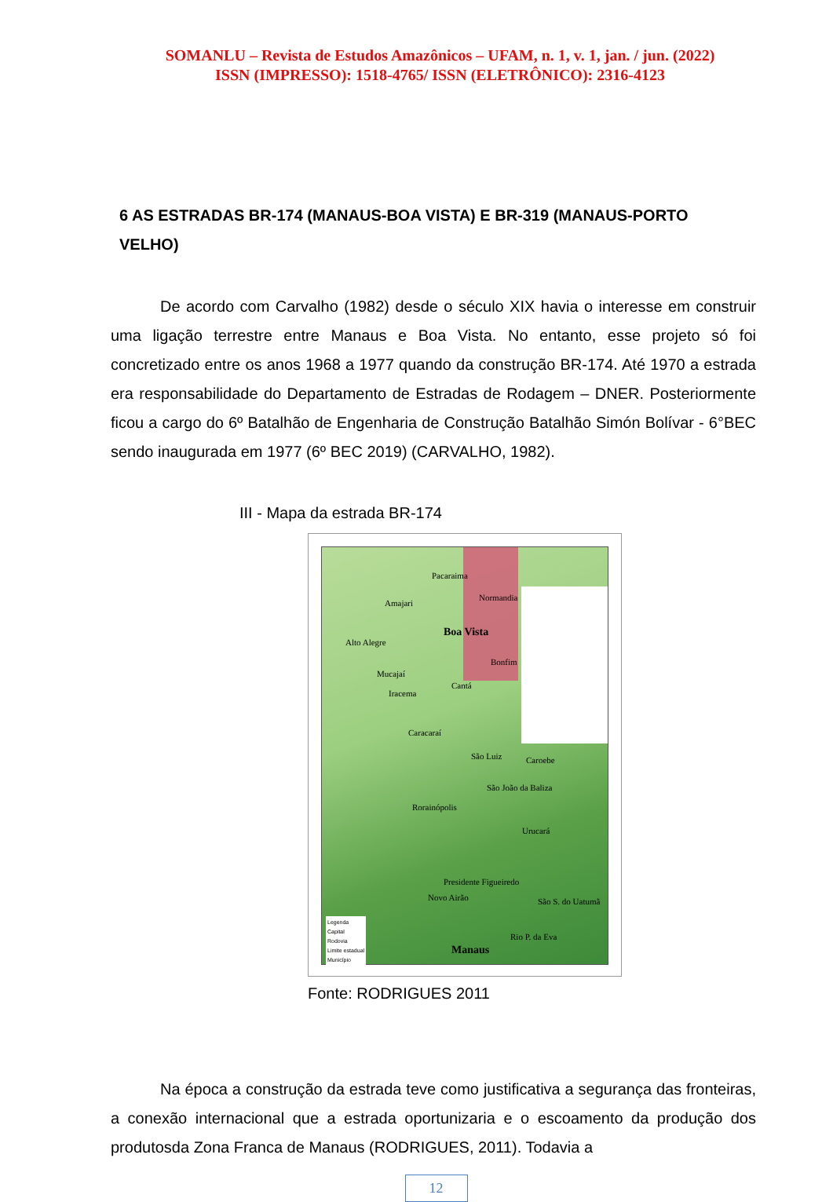SOMANLU – Revista de Estudos Amazônicos – UFAM, n. 1, v. 1, jan. / jun. (2022)
ISSN (IMPRESSO): 1518-4765/ ISSN (ELETRÔNICO): 2316-4123
6 AS ESTRADAS BR-174 (MANAUS-BOA VISTA) E BR-319 (MANAUS-PORTO VELHO)
De acordo com Carvalho (1982) desde o século XIX havia o interesse em construir uma ligação terrestre entre Manaus e Boa Vista. No entanto, esse projeto só foi concretizado entre os anos 1968 a 1977 quando da construção BR-174. Até 1970 a estrada era responsabilidade do Departamento de Estradas de Rodagem – DNER. Posteriormente ficou a cargo do 6º Batalhão de Engenharia de Construção Batalhão Simón Bolívar - 6°BEC sendo inaugurada em 1977 (6º BEC 2019) (CARVALHO, 1982).
III - Mapa da estrada BR-174
Pacaraima
Amajari
Normandia
Boa Vista
Alto Alegre
Bonfim
Mucajaí
Iracema
Cantá
Caracaraí
São Luiz Caroebe
São João da Baliza
Rorainópolis
Urucará
Presidente Figueiredo
Novo Airão São S. do Uatumã
Rio P. da Eva
Manaus
Legenda
Capital
Rodovia
Limite estadual
Município
Fonte: RODRIGUES 2011
Na época a construção da estrada teve como justificativa a segurança das fronteiras, a conexão internacional que a estrada oportunizaria e o escoamento da produção dos produtosda Zona Franca de Manaus (RODRIGUES, 2011). Todavia a
12